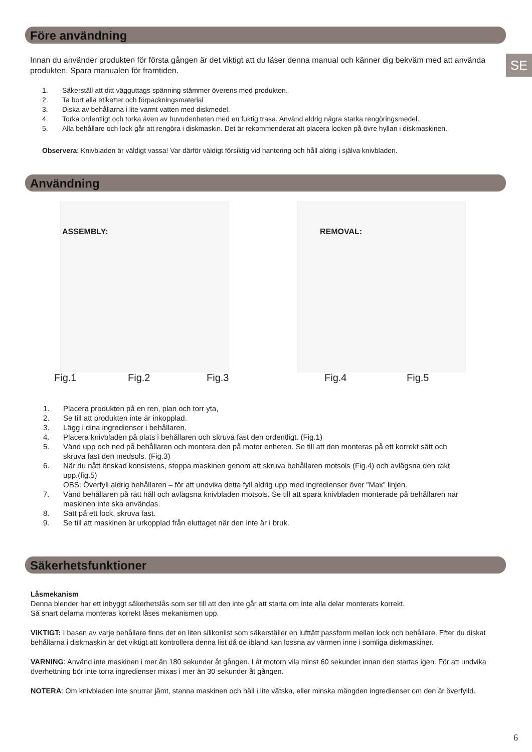SE
Före användning
Innan du använder produkten för första gången är det viktigt att du läser denna manual och känner dig bekväm med att använda produkten. Spara manualen för framtiden.
1. Säkerställ att ditt vägguttags spänning stämmer överens med produkten.
2. Ta bort alla etiketter och förpackningsmaterial
3. Diska av behållarna i lite varmt vatten med diskmedel.
4. Torka ordentligt och torka även av huvudenheten med en fuktig trasa. Använd aldrig några starka rengöringsmedel.
5. Alla behållare och lock går att rengöra i diskmaskin. Det är rekommenderat att placera locken på övre hyllan i diskmaskinen.
Observera: Knivbladen är väldigt vassa! Var därför väldigt försiktig vid hantering och håll aldrig i själva knivbladen.
Användning
ASSEMBLY:
REMOVAL:
Fig.1 Fig.2 Fig.3 Fig.4 Fig.5
1. Placera produkten på en ren, plan och torr yta,
2. Se till att produkten inte är inkopplad.
3. Lägg i dina ingredienser i behållaren.
4. Placera knivbladen på plats i behållaren och skruva fast den ordentligt. (Fig.1)
5. Vänd upp och ned på behållaren och montera den på motor enheten. Se till att den monteras på ett korrekt sätt och skruva fast den medsols. (Fig.3)
6. När du nått önskad konsistens, stoppa maskinen genom att skruva behållaren motsols (Fig.4) och avlägsna den rakt upp.(fig.5)
OBS: Överfyll aldrig behållaren – för att undvika detta fyll aldrig upp med ingredienser över ”Max” linjen.
7. Vänd behållaren på rätt håll och avlägsna knivbladen motsols. Se till att spara knivbladen monterade på behållaren när maskinen inte ska användas.
8. Sätt på ett lock, skruva fast.
9. Se till att maskinen är urkopplad från eluttaget när den inte är i bruk.
Säkerhetsfunktioner
Låsmekanism
Denna blender har ett inbyggt säkerhetslås som ser till att den inte går att starta om inte alla delar monterats korrekt.
Så snart delarna monteras korrekt låses mekanismen upp.
VIKTIGT: I basen av varje behållare finns det en liten silikonlist som säkerställer en lufttätt passform mellan lock och behållare. Efter du diskat behållarna i diskmaskin är det viktigt att kontrollera denna list då de ibland kan lossna av värmen inne i somliga diskmaskiner.
VARNING: Använd inte maskinen i mer än 180 sekunder åt gången. Låt motorn vila minst 60 sekunder innan den startas igen. För att undvika överhettning bör inte torra ingredienser mixas i mer än 30 sekunder åt gången.
NOTERA: Om knivbladen inte snurrar jämt, stanna maskinen och häll i lite vätska, eller minska mängden ingredienser om den är överfylld.
6